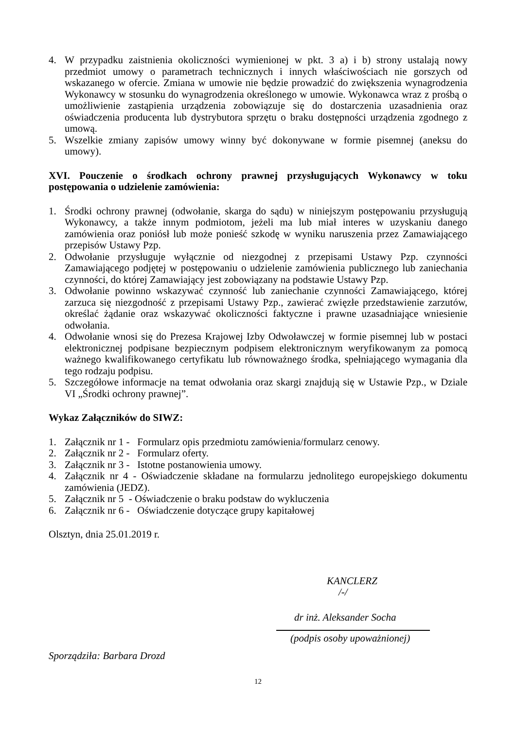4. W przypadku zaistnienia okoliczności wymienionej w pkt. 3 a) i b) strony ustalają nowy przedmiot umowy o parametrach technicznych i innych właściwościach nie gorszych od wskazanego w ofercie. Zmiana w umowie nie będzie prowadzić do zwiększenia wynagrodzenia Wykonawcy w stosunku do wynagrodzenia określonego w umowie. Wykonawca wraz z prośbą o umożliwienie zastąpienia urządzenia zobowiązuje się do dostarczenia uzasadnienia oraz oświadczenia producenta lub dystrybutora sprzętu o braku dostępności urządzenia zgodnego z umową.
5. Wszelkie zmiany zapisów umowy winny być dokonywane w formie pisemnej (aneksu do umowy).
XVI. Pouczenie o środkach ochrony prawnej przysługujących Wykonawcy w toku postępowania o udzielenie zamówienia:
1. Środki ochrony prawnej (odwołanie, skarga do sądu) w niniejszym postępowaniu przysługują Wykonawcy, a także innym podmiotom, jeżeli ma lub miał interes w uzyskaniu danego zamówienia oraz poniósł lub może ponieść szkodę w wyniku naruszenia przez Zamawiającego przepisów Ustawy Pzp.
2. Odwołanie przysługuje wyłącznie od niezgodnej z przepisami Ustawy Pzp. czynności Zamawiającego podjętej w postępowaniu o udzielenie zamówienia publicznego lub zaniechania czynności, do której Zamawiający jest zobowiązany na podstawie Ustawy Pzp.
3. Odwołanie powinno wskazywać czynność lub zaniechanie czynności Zamawiającego, której zarzuca się niezgodność z przepisami Ustawy Pzp., zawierać zwięzłe przedstawienie zarzutów, określać żądanie oraz wskazywać okoliczności faktyczne i prawne uzasadniające wniesienie odwołania.
4. Odwołanie wnosi się do Prezesa Krajowej Izby Odwoławczej w formie pisemnej lub w postaci elektronicznej podpisane bezpiecznym podpisem elektronicznym weryfikowanym za pomocą ważnego kwalifikowanego certyfikatu lub równoważnego środka, spełniającego wymagania dla tego rodzaju podpisu.
5. Szczegółowe informacje na temat odwołania oraz skargi znajdują się w Ustawie Pzp., w Dziale VI „Środki ochrony prawnej”.
Wykaz Załączników do SIWZ:
1. Załącznik nr 1 - Formularz opis przedmiotu zamówienia/formularz cenowy.
2. Załącznik nr 2 - Formularz oferty.
3. Załącznik nr 3 - Istotne postanowienia umowy.
4. Załącznik nr 4 - Oświadczenie składane na formularzu jednolitego europejskiego dokumentu zamówienia (JEDZ).
5. Załącznik nr 5 - Oświadczenie o braku podstaw do wykluczenia
6. Załącznik nr 6 - Oświadczenie dotyczące grupy kapitałowej
Olsztyn, dnia 25.01.2019 r.
KANCLERZ
/-/
dr inż. Aleksander Socha
(podpis osoby upoważnionej)
Sporządziła: Barbara Drozd
12